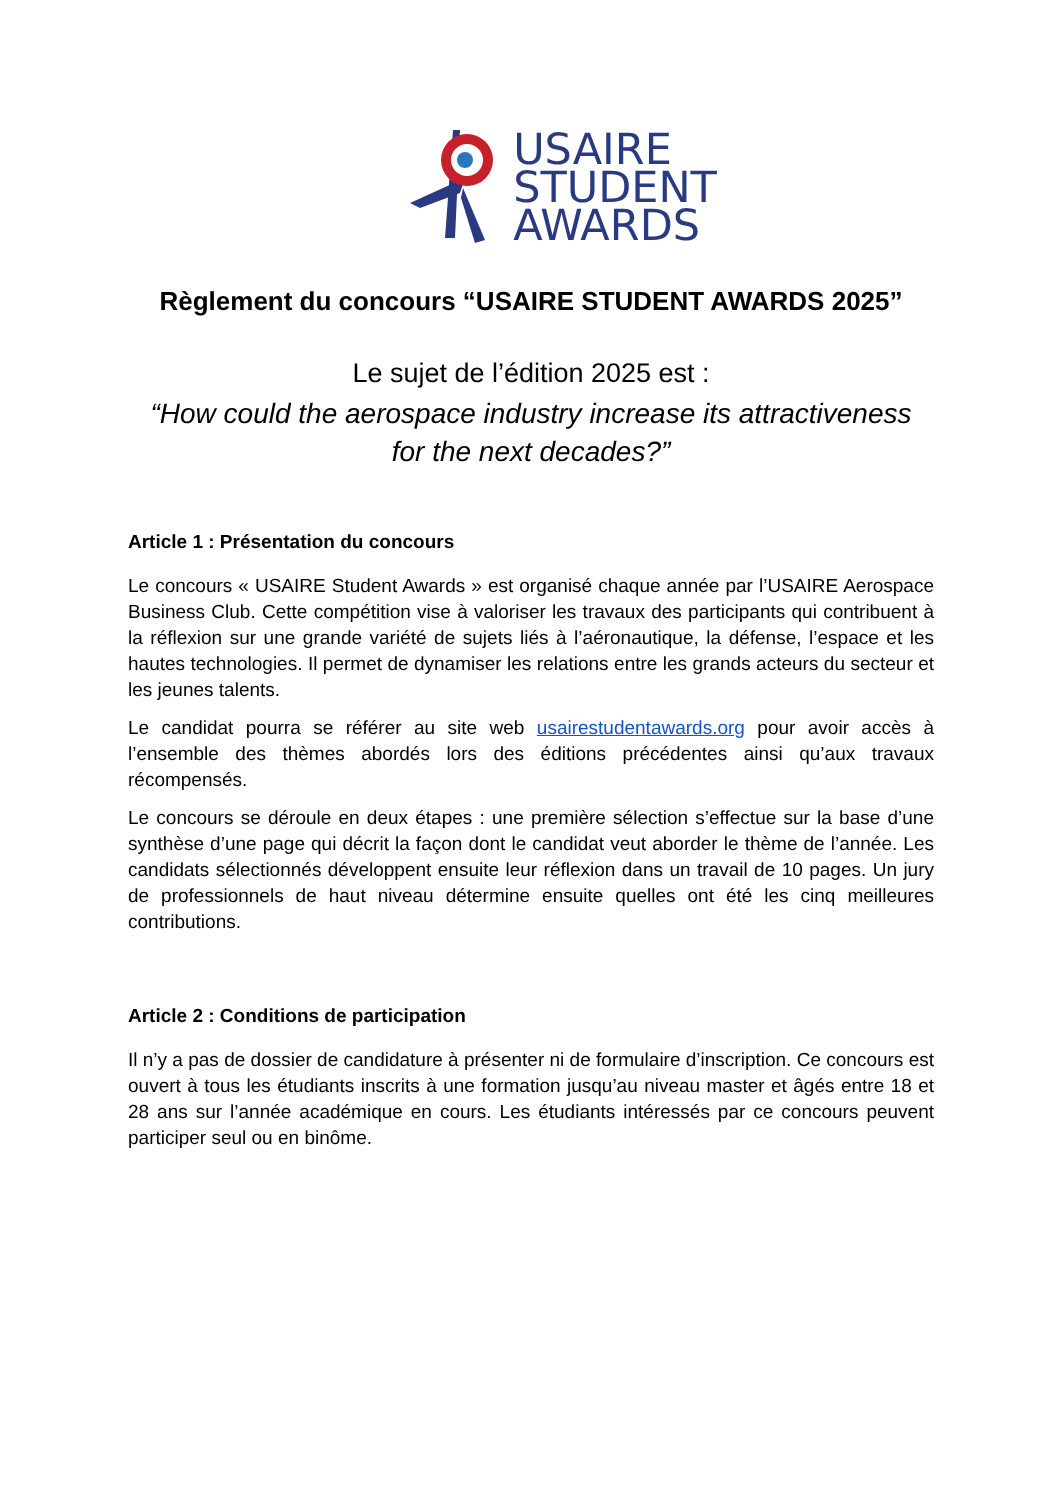USAIRE
STUDENT
AWARDS
Règlement du concours “USAIRE STUDENT AWARDS 2025”
Le sujet de l’édition 2025 est :
“How could the aerospace industry increase its attractiveness
for the next decades?”
Article 1 : Présentation du concours
Le concours « USAIRE Student Awards » est organisé chaque année par l’USAIRE Aerospace Business Club. Cette compétition vise à valoriser les travaux des participants qui contribuent à la réflexion sur une grande variété de sujets liés à l’aéronautique, la défense, l’espace et les hautes technologies. Il permet de dynamiser les relations entre les grands acteurs du secteur et les jeunes talents.
Le candidat pourra se référer au site web usairestudentawards.org pour avoir accès à l’ensemble des thèmes abordés lors des éditions précédentes ainsi qu’aux travaux récompensés.
Le concours se déroule en deux étapes : une première sélection s’effectue sur la base d’une synthèse d’une page qui décrit la façon dont le candidat veut aborder le thème de l’année. Les candidats sélectionnés développent ensuite leur réflexion dans un travail de 10 pages. Un jury de professionnels de haut niveau détermine ensuite quelles ont été les cinq meilleures contributions.
Article 2 : Conditions de participation
Il n’y a pas de dossier de candidature à présenter ni de formulaire d’inscription. Ce concours est ouvert à tous les étudiants inscrits à une formation jusqu’au niveau master et âgés entre 18 et 28 ans sur l’année académique en cours. Les étudiants intéressés par ce concours peuvent participer seul ou en binôme.